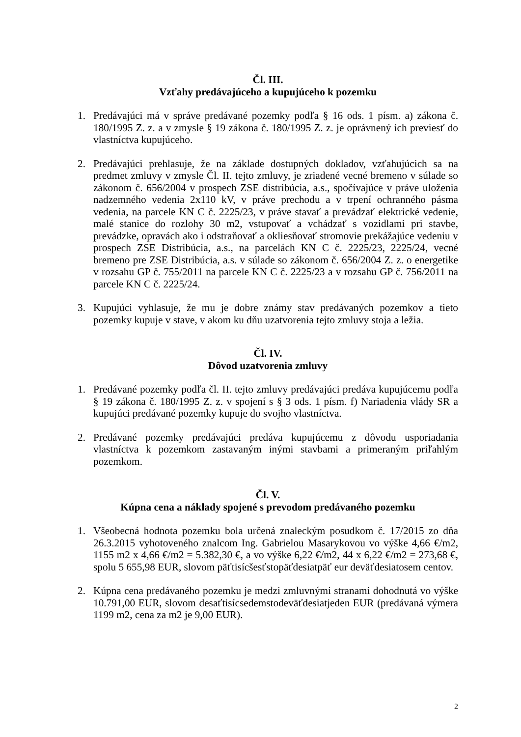Čl. III.
Vzťahy predávajúceho a kupujúceho k pozemku
1. Predávajúci má v správe predávané pozemky podľa § 16 ods. 1 písm. a) zákona č. 180/1995 Z. z. a v zmysle § 19 zákona č. 180/1995 Z. z. je oprávnený ich previesť do vlastníctva kupujúceho.
2. Predávajúci prehlasuje, že na základe dostupných dokladov, vzťahujúcich sa na predmet zmluvy v zmysle Čl. II. tejto zmluvy, je zriadené vecné bremeno v súlade so zákonom č. 656/2004 v prospech ZSE distribúcia, a.s., spočívajúce v práve uloženia nadzemného vedenia 2x110 kV, v práve prechodu a v trpení ochranného pásma vedenia, na parcele KN C č. 2225/23, v práve stavať a prevádzať elektrické vedenie, malé stanice do rozlohy 30 m2, vstupovať a vchádzať s vozidlami pri stavbe, prevádzke, opravách ako i odstraňovať a okliesňovať stromovie prekážajúce vedeniu v prospech ZSE Distribúcia, a.s., na parcelách KN C č. 2225/23, 2225/24, vecné bremeno pre ZSE Distribúcia, a.s. v súlade so zákonom č. 656/2004 Z. z. o energetike v rozsahu GP č. 755/2011 na parcele KN C č. 2225/23 a v rozsahu GP č. 756/2011 na parcele KN C č. 2225/24.
3. Kupujúci vyhlasuje, že mu je dobre známy stav predávaných pozemkov a tieto pozemky kupuje v stave, v akom ku dňu uzatvorenia tejto zmluvy stoja a ležia.
Čl. IV.
Dôvod uzatvorenia zmluvy
1. Predávané pozemky podľa čl. II. tejto zmluvy predávajúci predáva kupujúcemu podľa § 19 zákona č. 180/1995 Z. z. v spojení s § 3 ods. 1 písm. f) Nariadenia vlády SR a kupujúci predávané pozemky kupuje do svojho vlastníctva.
2. Predávané pozemky predávajúci predáva kupujúcemu z dôvodu usporiadania vlastníctva k pozemkom zastavaným inými stavbami a primeraným priľahlým pozemkom.
Čl. V.
Kúpna cena a náklady spojené s prevodom predávaného pozemku
1. Všeobecná hodnota pozemku bola určená znaleckým posudkom č. 17/2015 zo dňa 26.3.2015 vyhotoveného znalcom Ing. Gabrielou Masarykovou vo výške 4,66 €/m2, 1155 m2 x 4,66 €/m2 = 5.382,30 €, a vo výške 6,22 €/m2, 44 x 6,22 €/m2 = 273,68 €, spolu 5 655,98 EUR, slovom päťtisícšesťstopäťdesiatpäť eur deväťdesiatosem centov.
2. Kúpna cena predávaného pozemku je medzi zmluvnými stranami dohodnutá vo výške 10.791,00 EUR, slovom desaťtisícsedemstodeväťdesiatjeden EUR (predávaná výmera 1199 m2, cena za m2 je 9,00 EUR).
2